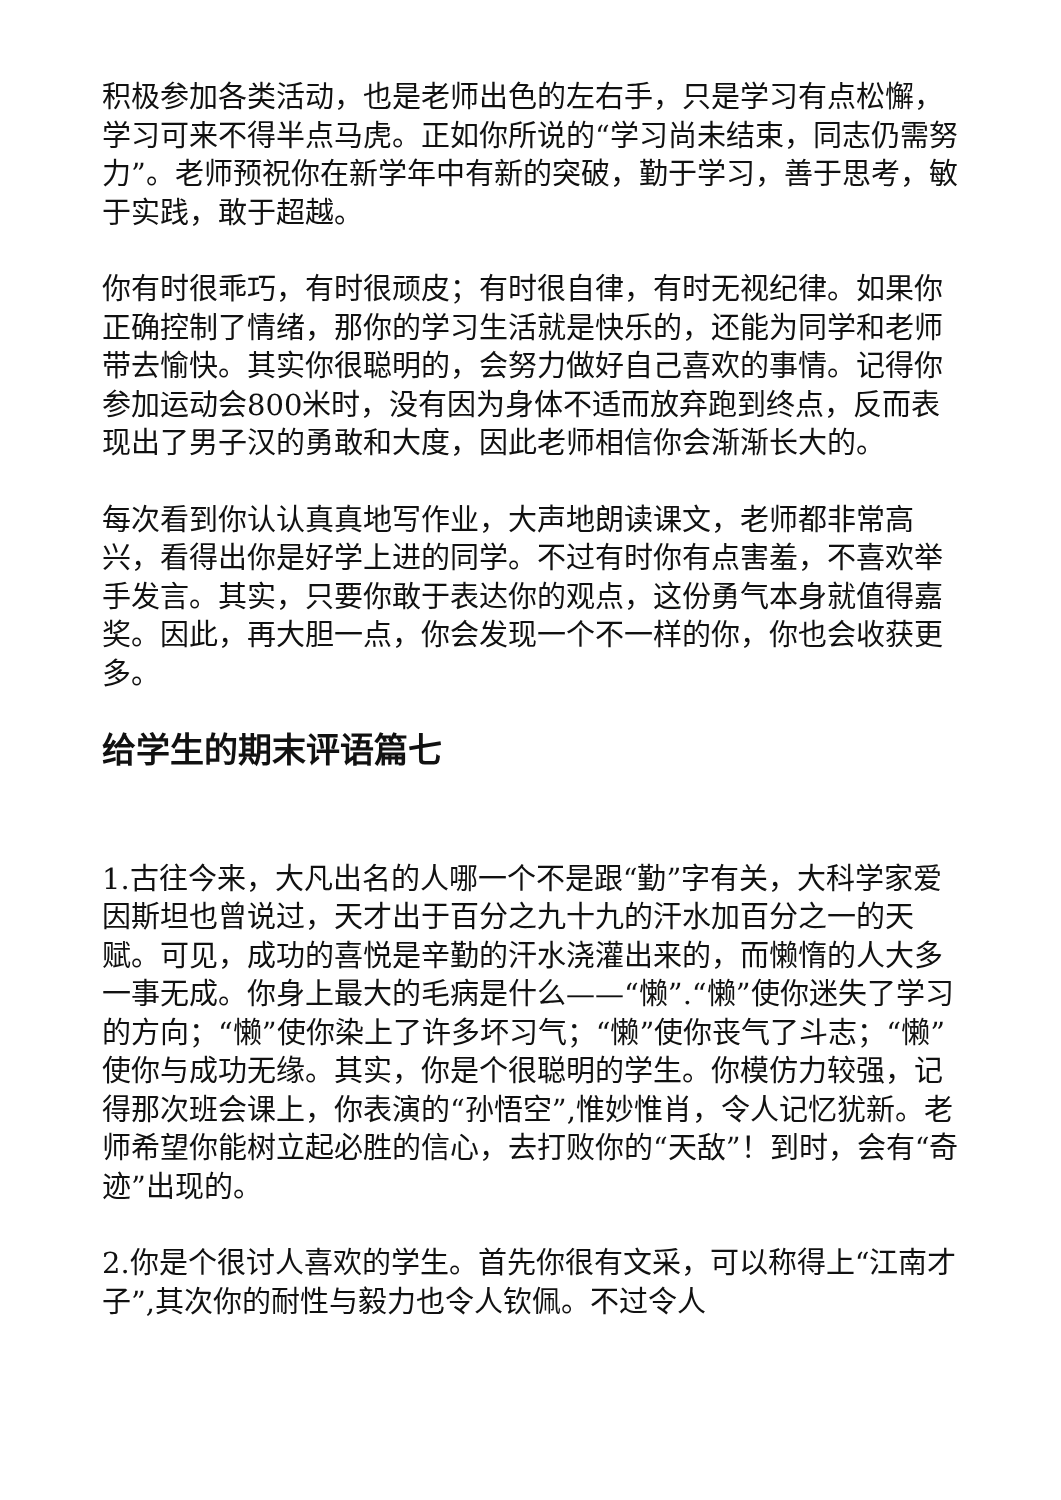积极参加各类活动，也是老师出色的左右手，只是学习有点松懈，学习可来不得半点马虎。正如你所说的“学习尚未结束，同志仍需努力”。老师预祝你在新学年中有新的突破，勤于学习，善于思考，敏于实践，敢于超越。
你有时很乖巧，有时很顽皮；有时很自律，有时无视纪律。如果你正确控制了情绪，那你的学习生活就是快乐的，还能为同学和老师带去愉快。其实你很聪明的，会努力做好自己喜欢的事情。记得你参加运动会800米时，没有因为身体不适而放弃跑到终点，反而表现出了男子汉的勇敢和大度，因此老师相信你会渐渐长大的。
每次看到你认认真真地写作业，大声地朗读课文，老师都非常高兴，看得出你是好学上进的同学。不过有时你有点害羞，不喜欢举手发言。其实，只要你敢于表达你的观点，这份勇气本身就值得嘉奖。因此，再大胆一点，你会发现一个不一样的你，你也会收获更多。
给学生的期末评语篇七
1.古往今来，大凡出名的人哪一个不是跟“勤”字有关，大科学家爱因斯坦也曾说过，天才出于百分之九十九的汗水加百分之一的天赋。可见，成功的喜悦是辛勤的汗水浇灌出来的，而懒惰的人大多一事无成。你身上最大的毛病是什么——“懒”.“懒”使你迷失了学习的方向；“懒”使你染上了许多坏习气；“懒”使你丧气了斗志；“懒”使你与成功无缘。其实，你是个很聪明的学生。你模仿力较强，记得那次班会课上，你表演的“孙悟空”,惟妙惟肖，令人记忆犹新。老师希望你能树立起必胜的信心，去打败你的“天敌”！到时，会有“奇迹”出现的。
2.你是个很讨人喜欢的学生。首先你很有文采，可以称得上“江南才子”,其次你的耐性与毅力也令人钦佩。不过令人